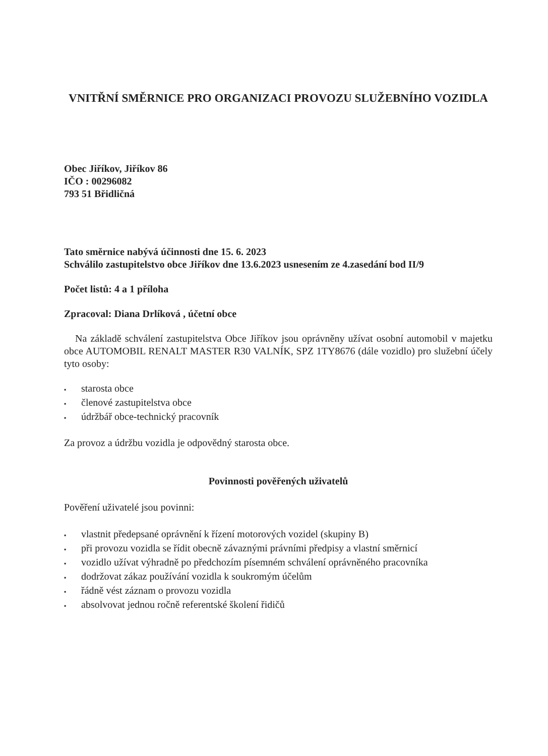VNITŘNÍ SMĚRNICE PRO ORGANIZACI PROVOZU SLUŽEBNÍHO VOZIDLA
Obec Jiříkov, Jiříkov 86
IČO : 00296082
793 51 Břidličná
Tato směrnice nabývá účinnosti dne 15. 6. 2023
Schválilo zastupitelstvo obce Jiříkov dne 13.6.2023 usnesením ze 4.zasedání bod II/9
Počet listů: 4 a 1 příloha
Zpracoval: Diana Drlíková , účetní obce
Na základě schválení zastupitelstva Obce Jiříkov jsou oprávněny užívat osobní automobil v majetku obce AUTOMOBIL RENALT MASTER R30 VALNÍK, SPZ 1TY8676 (dále vozidlo) pro služební účely tyto osoby:
▪ starosta obce
▪ členové zastupitelstva obce
▪ údržbář obce-technický pracovník
Za provoz a údržbu vozidla je odpovědný starosta obce.
Povinnosti pověřených uživatelů
Pověření uživatelé jsou povinni:
▪ vlastnit předepsané oprávnění k řízení motorových vozidel (skupiny B)
▪ při provozu vozidla se řídit obecně závaznými právními předpisy a vlastní směrnicí
▪ vozidlo užívat výhradně po předchozím písemném schválení oprávněného pracovníka
▪ dodržovat zákaz používání vozidla k soukromým účelům
▪ řádně vést záznam o provozu vozidla
▪ absolvovat jednou ročně referentské školení řidičů